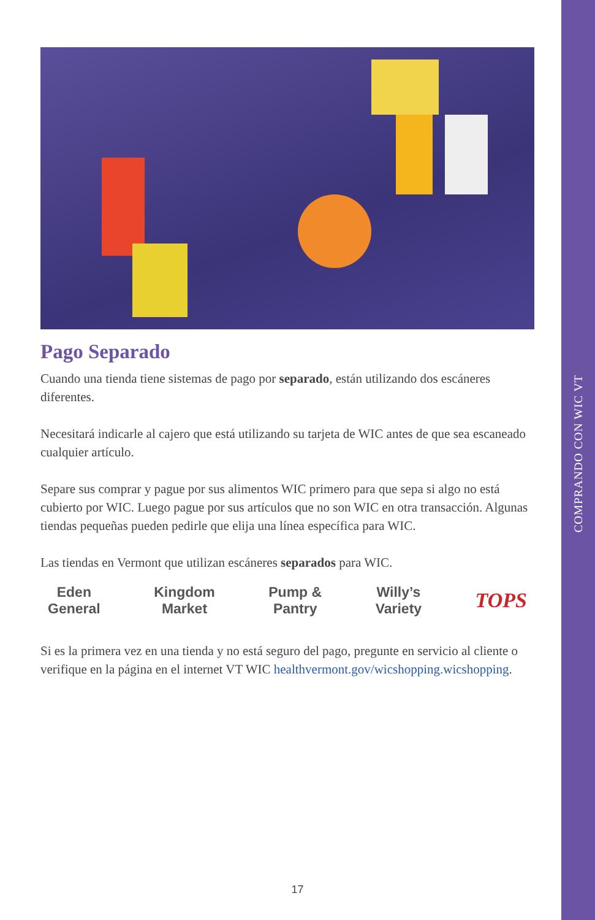COMPRANDO CON WIC VT
Pago Separado
Cuando una tienda tiene sistemas de pago por separado, están utilizando dos escáneres diferentes.
Necesitará indicarle al cajero que está utilizando su tarjeta de WIC antes de que sea escaneado cualquier artículo.
Separe sus comprar y pague por sus alimentos WIC primero para que sepa si algo no está cubierto por WIC. Luego pague por sus artículos que no son WIC en otra transacción. Algunas tiendas pequeñas pueden pedirle que elija una línea específica para WIC.
Las tiendas en Vermont que utilizan escáneres separados para WIC.
Eden
General
Kingdom
Market
Pump &
Pantry
Willy’s
Variety
TOPS
Si es la primera vez en una tienda y no está seguro del pago, pregunte en servicio al cliente o verifique en la página en el internet VT WIC healthvermont.gov/wicshopping.wicshopping.
17